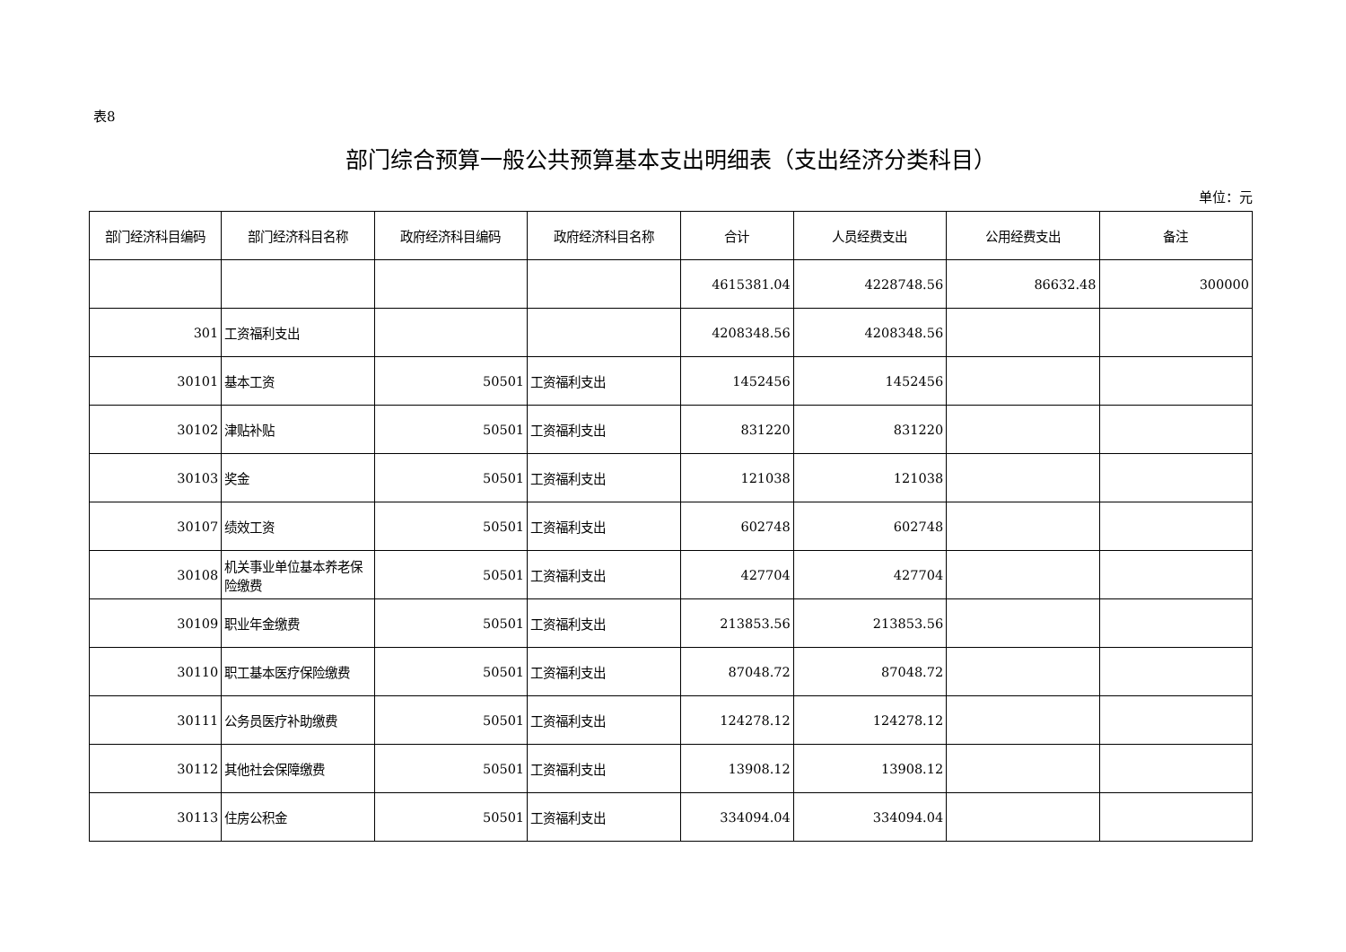表8
部门综合预算一般公共预算基本支出明细表（支出经济分类科目）
单位：元
| 部门经济科目编码 | 部门经济科目名称 | 政府经济科目编码 | 政府经济科目名称 | 合计 | 人员经费支出 | 公用经费支出 | 备注 |
| --- | --- | --- | --- | --- | --- | --- | --- |
| | | | | 4615381.04 | 4228748.56 | 86632.48 | 300000 |
| 301 | 工资福利支出 | | | 4208348.56 | 4208348.56 | | |
| 30101 | 基本工资 | 50501 | 工资福利支出 | 1452456 | 1452456 | | |
| 30102 | 津贴补贴 | 50501 | 工资福利支出 | 831220 | 831220 | | |
| 30103 | 奖金 | 50501 | 工资福利支出 | 121038 | 121038 | | |
| 30107 | 绩效工资 | 50501 | 工资福利支出 | 602748 | 602748 | | |
| 30108 | 机关事业单位基本养老保险缴费 | 50501 | 工资福利支出 | 427704 | 427704 | | |
| 30109 | 职业年金缴费 | 50501 | 工资福利支出 | 213853.56 | 213853.56 | | |
| 30110 | 职工基本医疗保险缴费 | 50501 | 工资福利支出 | 87048.72 | 87048.72 | | |
| 30111 | 公务员医疗补助缴费 | 50501 | 工资福利支出 | 124278.12 | 124278.12 | | |
| 30112 | 其他社会保障缴费 | 50501 | 工资福利支出 | 13908.12 | 13908.12 | | |
| 30113 | 住房公积金 | 50501 | 工资福利支出 | 334094.04 | 334094.04 | | |